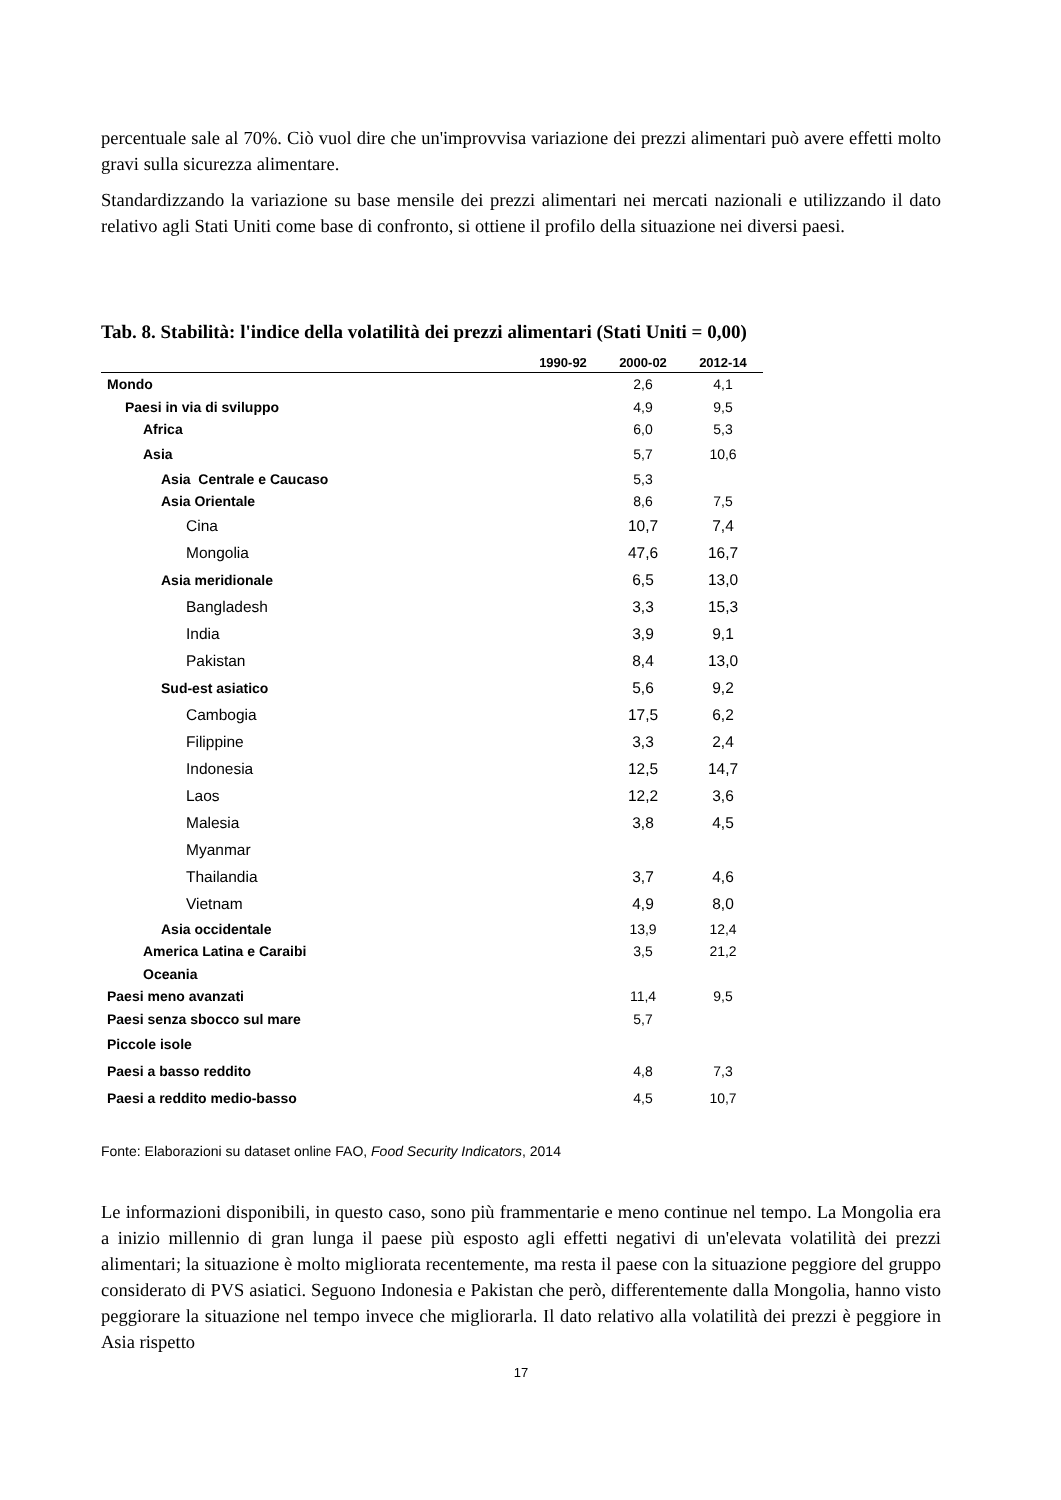percentuale sale al 70%. Ciò vuol dire che un'improvvisa variazione dei prezzi alimentari può avere effetti molto gravi sulla sicurezza alimentare.
Standardizzando la variazione su base mensile dei prezzi alimentari nei mercati nazionali e utilizzando il dato relativo agli Stati Uniti come base di confronto, si ottiene il profilo della situazione nei diversi paesi.
Tab. 8. Stabilità: l'indice della volatilità dei prezzi alimentari (Stati Uniti = 0,00)
| | 1990-92 | 2000-02 | 2012-14 |
| --- | --- | --- | --- |
| Mondo | | 2,6 | 4,1 |
| Paesi in via di sviluppo | | 4,9 | 9,5 |
| Africa | | 6,0 | 5,3 |
| Asia | | 5,7 | 10,6 |
| Asia Centrale e Caucaso | | 5,3 | |
| Asia Orientale | | 8,6 | 7,5 |
| Cina | | 10,7 | 7,4 |
| Mongolia | | 47,6 | 16,7 |
| Asia meridionale | | 6,5 | 13,0 |
| Bangladesh | | 3,3 | 15,3 |
| India | | 3,9 | 9,1 |
| Pakistan | | 8,4 | 13,0 |
| Sud-est asiatico | | 5,6 | 9,2 |
| Cambogia | | 17,5 | 6,2 |
| Filippine | | 3,3 | 2,4 |
| Indonesia | | 12,5 | 14,7 |
| Laos | | 12,2 | 3,6 |
| Malesia | | 3,8 | 4,5 |
| Myanmar | | | |
| Thailandia | | 3,7 | 4,6 |
| Vietnam | | 4,9 | 8,0 |
| Asia occidentale | | 13,9 | 12,4 |
| America Latina e Caraibi | | 3,5 | 21,2 |
| Oceania | | | |
| Paesi meno avanzati | | 11,4 | 9,5 |
| Paesi senza sbocco sul mare | | 5,7 | |
| Piccole isole | | | |
| Paesi a basso reddito | | 4,8 | 7,3 |
| Paesi a reddito medio-basso | | 4,5 | 10,7 |
Fonte: Elaborazioni su dataset online FAO, Food Security Indicators, 2014
Le informazioni disponibili, in questo caso, sono più frammentarie e meno continue nel tempo. La Mongolia era a inizio millennio di gran lunga il paese più esposto agli effetti negativi di un'elevata volatilità dei prezzi alimentari; la situazione è molto migliorata recentemente, ma resta il paese con la situazione peggiore del gruppo considerato di PVS asiatici. Seguono Indonesia e Pakistan che però, differentemente dalla Mongolia, hanno visto peggiorare la situazione nel tempo invece che migliorarla. Il dato relativo alla volatilità dei prezzi è peggiore in Asia rispetto
17